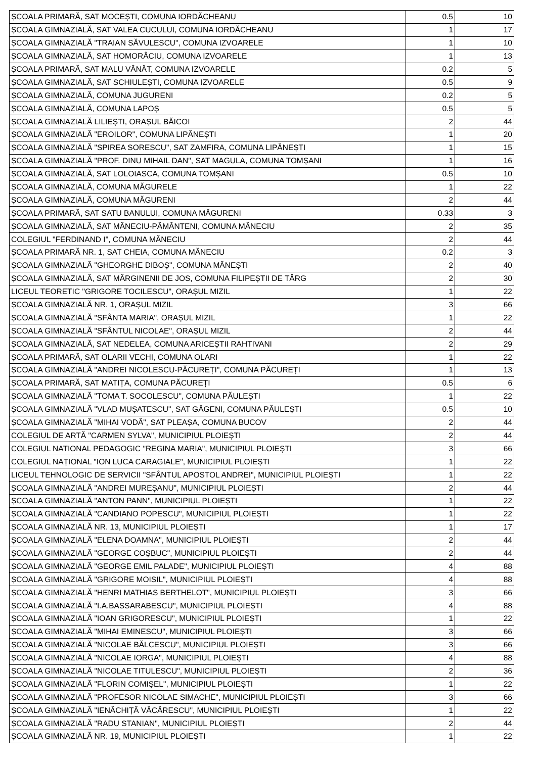| ȘCOALA PRIMARĂ, SAT MOCEȘTI, COMUNA IORDĂCHEANU | 0.5 | 10 |
| ȘCOALA GIMNAZIALĂ, SAT VALEA CUCULUI, COMUNA IORDĂCHEANU | 1 | 17 |
| ȘCOALA GIMNAZIALĂ "TRAIAN SĂVULESCU", COMUNA IZVOARELE | 1 | 10 |
| ȘCOALA GIMNAZIALĂ, SAT HOMORÂCIU, COMUNA IZVOARELE | 1 | 13 |
| ȘCOALA PRIMARĂ, SAT MALU VÂNĂT, COMUNA IZVOARELE | 0.2 | 5 |
| ȘCOALA GIMNAZIALĂ, SAT SCHIULEȘTI, COMUNA IZVOARELE | 0.5 | 9 |
| ȘCOALA GIMNAZIALĂ, COMUNA JUGURENI | 0.2 | 5 |
| ȘCOALA GIMNAZIALĂ, COMUNA LAPOȘ | 0.5 | 5 |
| ȘCOALA GIMNAZIALĂ LILIEȘTI, ORAȘUL BĂICOI | 2 | 44 |
| ȘCOALA GIMNAZIALĂ "EROILOR", COMUNA LIPĂNEȘTI | 1 | 20 |
| ȘCOALA GIMNAZIALĂ "SPIREA SORESCU", SAT ZAMFIRA, COMUNA LIPĂNEȘTI | 1 | 15 |
| ȘCOALA GIMNAZIALĂ "PROF. DINU MIHAIL DAN", SAT MAGULA, COMUNA TOMȘANI | 1 | 16 |
| ȘCOALA GIMNAZIALĂ, SAT LOLOIASCA, COMUNA TOMȘANI | 0.5 | 10 |
| ȘCOALA GIMNAZIALĂ, COMUNA MĂGURELE | 1 | 22 |
| ȘCOALA GIMNAZIALĂ, COMUNA MĂGURENI | 2 | 44 |
| ȘCOALA PRIMARĂ, SAT SATU BANULUI, COMUNA MĂGURENI | 0.33 | 3 |
| ȘCOALA GIMNAZIALĂ, SAT MĂNECIU-PĂMÂNTENI, COMUNA MĂNECIU | 2 | 35 |
| COLEGIUL "FERDINAND I", COMUNA MĂNECIU | 2 | 44 |
| ȘCOALA PRIMARĂ NR. 1, SAT CHEIA, COMUNA MĂNECIU | 0.2 | 3 |
| ȘCOALA GIMNAZIALĂ "GHEORGHE DIBOȘ", COMUNA MĂNEȘTI | 2 | 40 |
| ȘCOALA GIMNAZIALĂ, SAT MĂRGINENII DE JOS, COMUNA FILIPEȘTII DE TÂRG | 2 | 30 |
| LICEUL TEORETIC "GRIGORE TOCILESCU", ORAȘUL MIZIL | 1 | 22 |
| ȘCOALA GIMNAZIALĂ NR. 1, ORAȘUL MIZIL | 3 | 66 |
| ȘCOALA GIMNAZIALĂ "SFÂNTA MARIA", ORAȘUL MIZIL | 1 | 22 |
| ȘCOALA GIMNAZIALĂ "SFÂNTUL NICOLAE", ORAȘUL MIZIL | 2 | 44 |
| ȘCOALA GIMNAZIALĂ, SAT NEDELEA, COMUNA ARICEȘTII RAHTIVANI | 2 | 29 |
| ȘCOALA PRIMARĂ, SAT OLARII VECHI, COMUNA OLARI | 1 | 22 |
| ȘCOALA GIMNAZIALĂ "ANDREI NICOLESCU-PĂCUREȚI", COMUNA PĂCUREȚI | 1 | 13 |
| ȘCOALA PRIMARĂ, SAT MATIȚA, COMUNA PĂCUREȚI | 0.5 | 6 |
| ȘCOALA GIMNAZIALĂ "TOMA T. SOCOLESCU", COMUNA PĂULEȘTI | 1 | 22 |
| ȘCOALA GIMNAZIALĂ "VLAD MUȘATESCU", SAT GĂGENI, COMUNA PĂULEȘTI | 0.5 | 10 |
| ȘCOALA GIMNAZIALĂ "MIHAI VODĂ", SAT PLEAȘA, COMUNA BUCOV | 2 | 44 |
| COLEGIUL DE ARTĂ "CARMEN SYLVA", MUNICIPIUL PLOIEȘTI | 2 | 44 |
| COLEGIUL NATIONAL PEDAGOGIC "REGINA MARIA", MUNICIPIUL PLOIEȘTI | 3 | 66 |
| COLEGIUL NAȚIONAL "ION LUCA CARAGIALE", MUNICIPIUL PLOIEȘTI | 1 | 22 |
| LICEUL TEHNOLOGIC DE SERVICII "SFÂNTUL APOSTOL ANDREI", MUNICIPIUL PLOIEȘTI | 1 | 22 |
| ȘCOALA GIMNAZIALĂ "ANDREI MUREȘANU", MUNICIPIUL PLOIEȘTI | 2 | 44 |
| ȘCOALA GIMNAZIALĂ "ANTON PANN", MUNICIPIUL PLOIEȘTI | 1 | 22 |
| ȘCOALA GIMNAZIALĂ "CANDIANO POPESCU", MUNICIPIUL PLOIEȘTI | 1 | 22 |
| ȘCOALA GIMNAZIALĂ NR. 13, MUNICIPIUL PLOIEȘTI | 1 | 17 |
| ȘCOALA GIMNAZIALĂ "ELENA DOAMNA", MUNICIPIUL PLOIEȘTI | 2 | 44 |
| ȘCOALA GIMNAZIALĂ "GEORGE COȘBUC", MUNICIPIUL PLOIEȘTI | 2 | 44 |
| ȘCOALA GIMNAZIALĂ "GEORGE EMIL PALADE", MUNICIPIUL PLOIEȘTI | 4 | 88 |
| ȘCOALA GIMNAZIALĂ "GRIGORE MOISIL", MUNICIPIUL PLOIEȘTI | 4 | 88 |
| ȘCOALA GIMNAZIALĂ "HENRI MATHIAS BERTHELOT", MUNICIPIUL PLOIEȘTI | 3 | 66 |
| ȘCOALA GIMNAZIALĂ "I.A.BASSARABESCU", MUNICIPIUL PLOIEȘTI | 4 | 88 |
| ȘCOALA GIMNAZIALĂ "IOAN GRIGORESCU", MUNICIPIUL PLOIEȘTI | 1 | 22 |
| ȘCOALA GIMNAZIALĂ "MIHAI EMINESCU", MUNICIPIUL PLOIEȘTI | 3 | 66 |
| ȘCOALA GIMNAZIALĂ "NICOLAE BĂLCESCU", MUNICIPIUL PLOIEȘTI | 3 | 66 |
| ȘCOALA GIMNAZIALĂ "NICOLAE IORGA", MUNICIPIUL PLOIEȘTI | 4 | 88 |
| ȘCOALA GIMNAZIALĂ "NICOLAE TITULESCU", MUNICIPIUL PLOIEȘTI | 2 | 36 |
| ȘCOALA GIMNAZIALĂ "FLORIN COMIȘEL", MUNICIPIUL PLOIEȘTI | 1 | 22 |
| ȘCOALA GIMNAZIALĂ "PROFESOR NICOLAE SIMACHE", MUNICIPIUL PLOIEȘTI | 3 | 66 |
| ȘCOALA GIMNAZIALĂ "IENĂCHIȚĂ VĂCĂRESCU", MUNICIPIUL PLOIEȘTI | 1 | 22 |
| ȘCOALA GIMNAZIALĂ "RADU STANIAN", MUNICIPIUL PLOIEȘTI | 2 | 44 |
| ȘCOALA GIMNAZIALĂ NR. 19, MUNICIPIUL PLOIEȘTI | 1 | 22 |